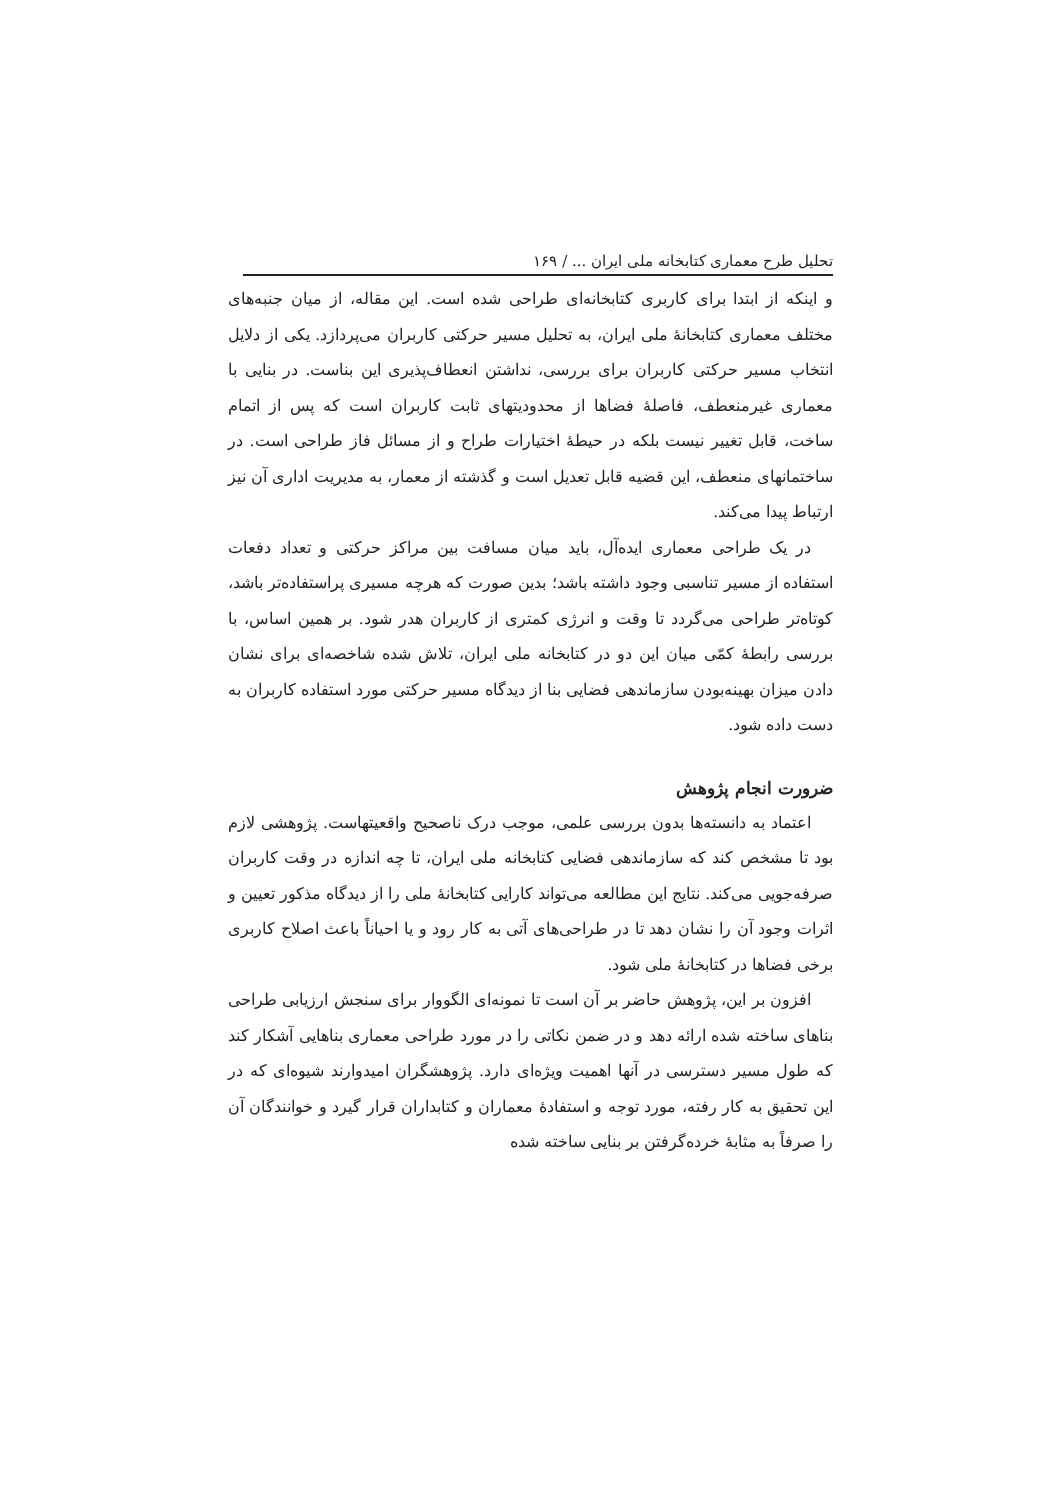تحلیل طرح معماری کتابخانه ملی ایران ... / ۱۶۹
و اینکه از ابتدا برای کاربری کتابخانه‌ای طراحی شده است. این مقاله، از میان جنبه‌های مختلف معماری کتابخانهٔ ملی ایران، به تحلیل مسیر حرکتی کاربران می‌پردازد. یکی از دلایل انتخاب مسیر حرکتی کاربران برای بررسی، نداشتن انعطاف‌پذیری این بناست. در بنایی با معماری غیرمنعطف، فاصلهٔ فضاها از محدودیتهای ثابت کاربران است که پس از اتمام ساخت، قابل تغییر نیست بلکه در حیطهٔ اختیارات طراح و از مسائل فاز طراحی است. در ساختمانهای منعطف، این قضیه قابل تعدیل است و گذشته از معمار، به مدیریت اداری آن نیز ارتباط پیدا می‌کند.
در یک طراحی معماری ایده‌آل، باید میان مسافت بین مراکز حرکتی و تعداد دفعات استفاده از مسیر تناسبی وجود داشته باشد؛ بدین صورت که هرچه مسیری پراستفاده‌تر باشد، کوتاه‌تر طراحی می‌گردد تا وقت و انرژی کمتری از کاربران هدر شود. بر همین اساس، با بررسی رابطهٔ کمّی میان این دو در کتابخانه ملی ایران، تلاش شده شاخصه‌ای برای نشان دادن میزان بهینه‌بودن سازماندهی فضایی بنا از دیدگاه مسیر حرکتی مورد استفاده کاربران به دست داده شود.
ضرورت انجام پژوهش
اعتماد به دانسته‌ها بدون بررسی علمی، موجب درک ناصحیح واقعیتهاست. پژوهشی لازم بود تا مشخص کند که سازماندهی فضایی کتابخانه ملی ایران، تا چه اندازه در وقت کاربران صرفه‌جویی می‌کند. نتایج این مطالعه می‌تواند کارایی کتابخانهٔ ملی را از دیدگاه مذکور تعیین و اثرات وجود آن را نشان دهد تا در طراحی‌های آتی به کار رود و یا احیاناً باعث اصلاح کاربری برخی فضاها در کتابخانهٔ ملی شود.
افزون بر این، پژوهش حاضر بر آن است تا نمونه‌ای الگووار برای سنجش ارزیابی طراحی بناهای ساخته شده ارائه دهد و در ضمن نکاتی را در مورد طراحی معماری بناهایی آشکار کند که طول مسیر دسترسی در آنها اهمیت ویژه‌ای دارد. پژوهشگران امیدوارند شیوه‌ای که در این تحقیق به کار رفته، مورد توجه و استفادهٔ معماران و کتابداران قرار گیرد و خوانندگان آن را صرفاً به مثابهٔ خرده‌گرفتن بر بنایی ساخته شده